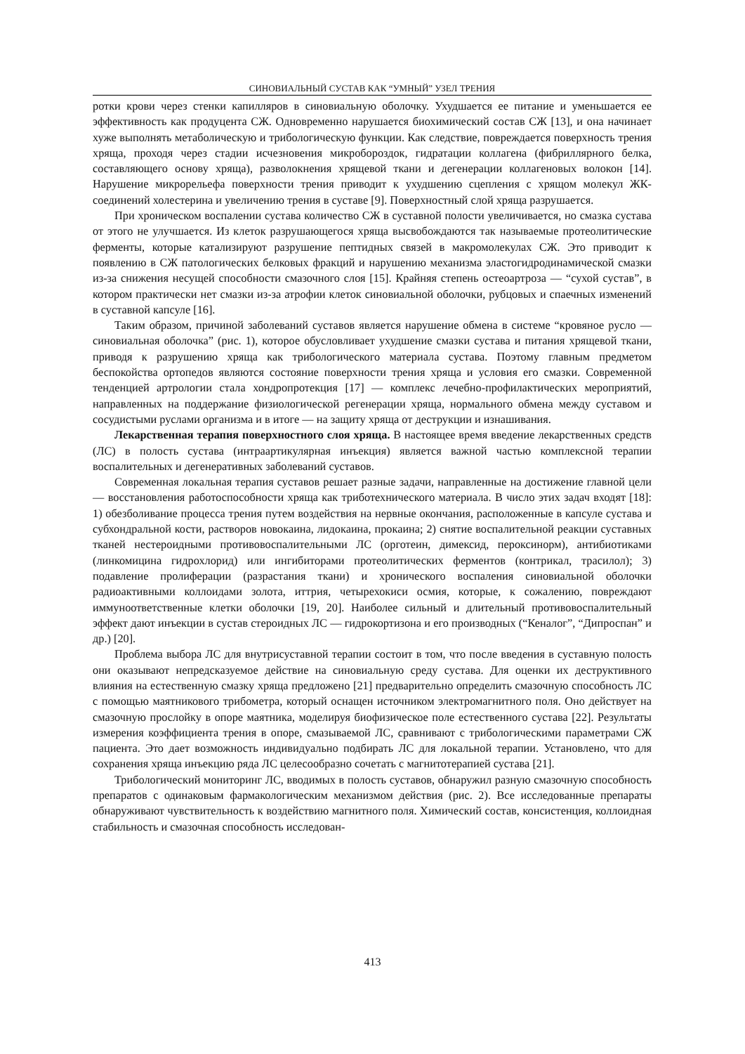СИНОВИАЛЬНЫЙ СУСТАВ КАК “УМНЫЙ” УЗЕЛ ТРЕНИЯ
ротки крови через стенки капилляров в синовиальную оболочку. Ухудшается ее питание и уменьшается ее эффективность как продуцента СЖ. Одновременно нарушается биохимический состав СЖ [13], и она начинает хуже выполнять метаболическую и трибологическую функции. Как следствие, повреждается поверхность трения хряща, проходя через стадии исчезновения микроборозд­ок, гидратации коллагена (фибриллярного белка, составляющего основу хряща), разволокнения хрящевой ткани и дегенерации коллагеновых волокон [14]. Нарушение микрорельефа поверхности трения приводит к ухудшению сцепления с хрящом молекул ЖК-соединений холестерина и увеличению трения в суставе [9]. Поверхностный слой хряща разрушается.
При хроническом воспалении сустава количество СЖ в суставной полости увеличивается, но смазка сустава от этого не улучшается. Из клеток разрушающегося хряща высвобождаются так называемые протеолитические ферменты, которые катализируют разрушение пептидных связей в макромолекулах СЖ. Это приводит к появлению в СЖ патологических белковых фракций и нарушению механизма эластогидродинамической смазки из-за снижения несущей способности смазочного слоя [15]. Крайняя степень остеоартроза — “сухой сустав”, в котором практически нет смазки из-за атрофии клеток синовиальной оболочки, рубцовых и спаечных изменений в суставной капсуле [16].
Таким образом, причиной заболеваний суставов является нарушение обмена в системе “кровяное русло — синовиальная оболочка” (рис. 1), которое обусловливает ухудшение смазки сустава и питания хрящевой ткани, приводя к разрушению хряща как трибологического материала сустава. Поэтому главным предметом беспокойства ортопедов являются состояние поверхности трения хряща и условия его смазки. Современной тенденцией артрологии стала хондропротекция [17] — комплекс лечебно-профилактических мероприятий, направленных на поддержание физиологической регенерации хряща, нормального обмена между суставом и сосудистыми руслами организма и в итоге — на защиту хряща от деструкции и изнашивания.
Лекарственная терапия поверхностного слоя хряща. В настоящее время введение лекарственных средств (ЛС) в полость сустава (интраартикулярная инъекция) является важной частью комплексной терапии воспалительных и дегенеративных заболеваний суставов.
Современная локальная терапия суставов решает разные задачи, направленные на достижение главной цели — восстановления работоспособности хряща как триботехнического материала. В число этих задач входят [18]: 1) обезболивание процесса трения путем воздействия на нервные окончания, расположенные в капсуле сустава и субхондральной кости, растворов новокаина, лидокаина, прокаина; 2) снятие воспалительной реакции суставных тканей нестероидными противовоспалительными ЛС (орготеин, димексид, пероксинорм), антибиотиками (линкомицина гидрохлорид) или ингибиторами протеолитических ферментов (контрикал, трасилол); 3) подавление пролиферации (разрастания ткани) и хронического воспаления синовиальной оболочки радиоактивными коллоидами золота, иттрия, четырехокиси осмия, которые, к сожалению, повреждают иммуноответственные клетки оболочки [19, 20]. Наиболее сильный и длительный противовоспалительный эффект дают инъекции в сустав стероидных ЛС — гидрокортизона и его производных (“Кеналог”, “Дипроспан” и др.) [20].
Проблема выбора ЛС для внутрисуставной терапии состоит в том, что после введения в суставную полость они оказывают непредсказуемое действие на синовиальную среду сустава. Для оценки их деструктивного влияния на естественную смазку хряща предложено [21] предварительно определить смазочную способность ЛС с помощью маятникового трибометра, который оснащен источником электромагнитного поля. Оно действует на смазочную прослойку в опоре маятника, моделируя биофизическое поле естественного сустава [22]. Результаты измерения коэффициента трения в опоре, смазываемой ЛС, сравнивают с трибологическими параметрами СЖ пациента. Это дает возможность индивидуально подбирать ЛС для локальной терапии. Установлено, что для сохранения хряща инъекцию ряда ЛС целесообразно сочетать с магнитотерапией сустава [21].
Трибологический мониторинг ЛС, вводимых в полость суставов, обнаружил разную смазочную способность препаратов с одинаковым фармакологическим механизмом действия (рис. 2). Все исследованные препараты обнаруживают чувствительность к воздействию магнитного поля. Химический состав, консистенция, коллоидная стабильность и смазочная способность исследован-
413